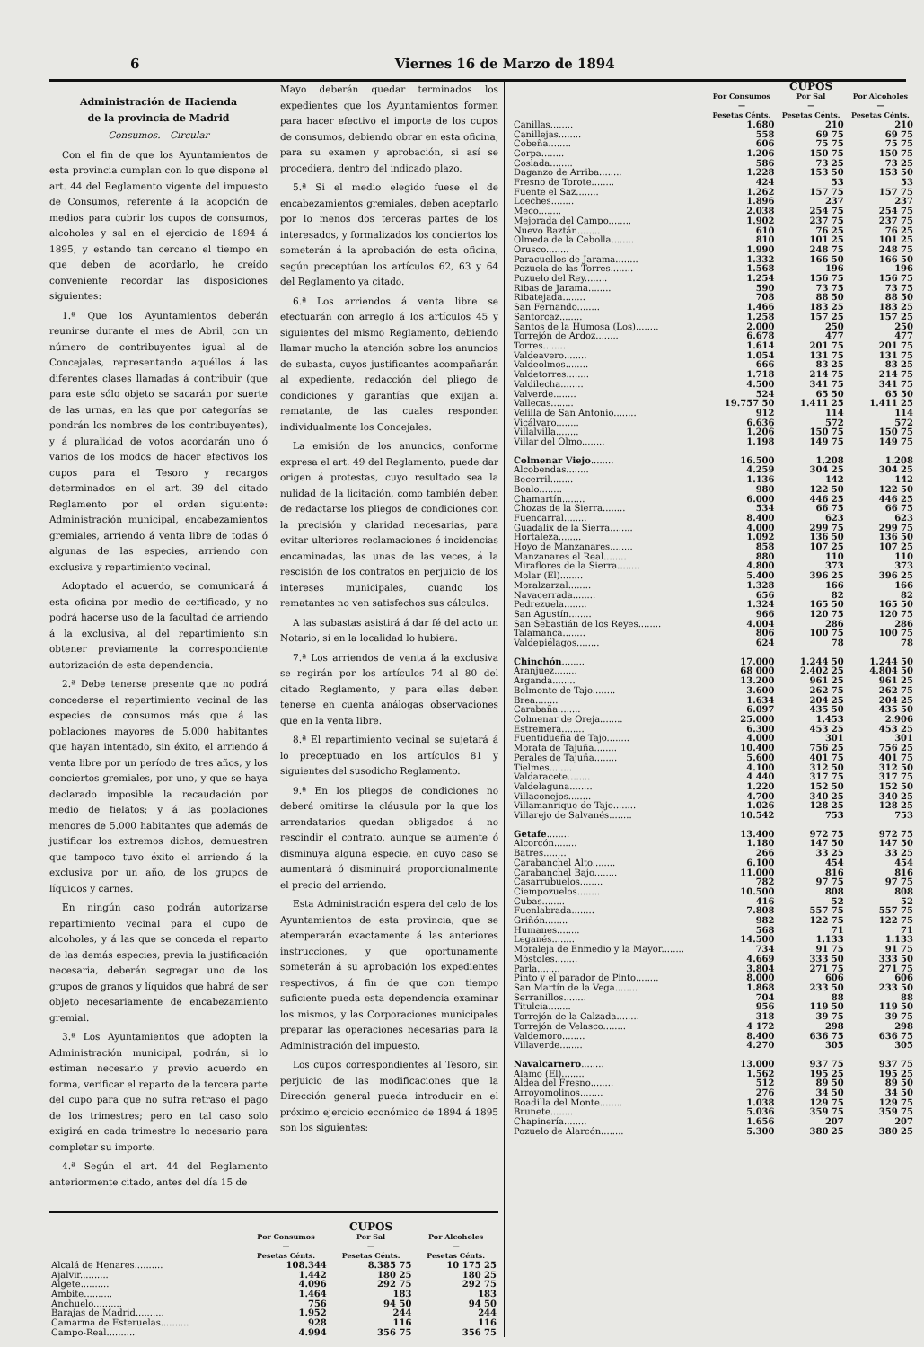6 Viernes 16 de Marzo de 1894
Administración de Hacienda
de la provincia de Madrid
Consumos.—Circular
Con el fin de que los Ayuntamientos de esta provincia cumplan con lo que dispone el art. 44 del Reglamento vigente del impuesto de Consumos, referente á la adopción de medios para cubrir los cupos de consumos, alcoholes y sal en el ejercicio de 1894 á 1895, y estando tan cercano el tiempo en que deben de acordarlo, he creído conveniente recordar las disposiciones siguientes:
1.ª Que los Ayuntamientos deberán reunirse durante el mes de Abril, con un número de contribuyentes igual al de Concejales, representando aquéllos á las diferentes clases llamadas á contribuir (que para este sólo objeto se sacarán por suerte de las urnas, en las que por categorías se pondrán los nombres de los contribuyentes), y á pluralidad de votos acordarán uno ó varios de los modos de hacer efectivos los cupos para el Tesoro y recargos determinados en el art. 39 del citado Reglamento por el orden siguiente: Administración municipal, encabezamientos gremiales, arriendo á venta libre de todas ó algunas de las especies, arriendo con exclusiva y repartimiento vecinal.
Adoptado el acuerdo, se comunicará á esta oficina por medio de certificado, y no podrá hacerse uso de la facultad de arriendo á la exclusiva, al del repartimiento sin obtener previamente la correspondiente autorización de esta dependencia.
2.ª Debe tenerse presente que no podrá concederse el repartimiento vecinal de las especies de consumos más que á las poblaciones mayores de 5.000 habitantes que hayan intentado, sin éxito, el arriendo á venta libre por un período de tres años, y los conciertos gremiales, por uno, y que se haya declarado imposible la recaudación por medio de fielatos; y á las poblaciones menores de 5.000 habitantes que además de justificar los extremos dichos, demuestren que tampoco tuvo éxito el arriendo á la exclusiva por un año, de los grupos de líquidos y carnes.
En ningún caso podrán autorizarse repartimiento vecinal para el cupo de alcoholes, y á las que se conceda el reparto de las demás especies, previa la justificación necesaria, deberán segregar uno de los grupos de granos y líquidos que habrá de ser objeto necesariamente de encabezamiento gremial.
3.ª Los Ayuntamientos que adopten la Administración municipal, podrán, si lo estiman necesario y previo acuerdo en forma, verificar el reparto de la tercera parte del cupo para que no sufra retraso el pago de los trimestres; pero en tal caso solo exigirá en cada trimestre lo necesario para completar su importe.
4.ª Según el art. 44 del Reglamento anteriormente citado, antes del día 15 de
Mayo deberán quedar terminados los expedientes que los Ayuntamientos formen para hacer efectivo el importe de los cupos de consumos, debiendo obrar en esta oficina, para su examen y aprobación, si así se procediera, dentro del indicado plazo.
5.ª Si el medio elegido fuese el de encabezamientos gremiales, deben aceptarlo por lo menos dos terceras partes de los interesados, y formalizados los conciertos los someterán á la aprobación de esta oficina, según preceptúan los artículos 62, 63 y 64 del Reglamento ya citado.
6.ª Los arriendos á venta libre se efectuarán con arreglo á los artículos 45 y siguientes del mismo Reglamento, debiendo llamar mucho la atención sobre los anuncios de subasta, cuyos justificantes acompañarán al expediente, redacción del pliego de condiciones y garantías que exijan al rematante, de las cuales responden individualmente los Concejales.
La emisión de los anuncios, conforme expresa el art. 49 del Reglamento, puede dar origen á protestas, cuyo resultado sea la nulidad de la licitación, como también deben de redactarse los pliegos de condiciones con la precisión y claridad necesarias, para evitar ulteriores reclamaciones é incidencias encaminadas, las unas de las veces, á la rescisión de los contratos en perjuicio de los intereses municipales, cuando los rematantes no ven satisfechos sus cálculos.
A las subastas asistirá á dar fé del acto un Notario, si en la localidad lo hubiera.
7.ª Los arriendos de venta á la exclusiva se regirán por los artículos 74 al 80 del citado Reglamento, y para ellas deben tenerse en cuenta análogas observaciones que en la venta libre.
8.ª El repartimiento vecinal se sujetará á lo preceptuado en los artículos 81 y siguientes del susodicho Reglamento.
9.ª En los pliegos de condiciones no deberá omitirse la cláusula por la que los arrendatarios quedan obligados á no rescindir el contrato, aunque se aumente ó disminuya alguna especie, en cuyo caso se aumentará ó disminuirá proporcionalmente el precio del arriendo.
Esta Administración espera del celo de los Ayuntamientos de esta provincia, que se atemperarán exactamente á las anteriores instrucciones, y que oportunamente someterán á su aprobación los expedientes respectivos, á fin de que con tiempo suficiente pueda esta dependencia examinar los mismos, y las Corporaciones municipales preparar las operaciones necesarias para la Administración del impuesto.
Los cupos correspondientes al Tesoro, sin perjuicio de las modificaciones que la Dirección general pueda introducir en el próximo ejercicio económico de 1894 á 1895 son los siguientes:
| | CUPOS | | |
| --- | --- | --- | --- |
| | Por Consumos — Pesetas Cénts. | Por Sal — Pesetas Cénts. | Por Alcoholes — Pesetas Cénts. |
| Alcalá de Henares.......... | 108.344 | 8.385 75 | 10 175 25 |
| Ajalvir.......... | 1.442 | 180 25 | 180 25 |
| Algete.......... | 4.096 | 292 75 | 292 75 |
| Ambite.......... | 1.464 | 183 | 183 |
| Anchuelo.......... | 756 | 94 50 | 94 50 |
| Barajas de Madrid.......... | 1.952 | 244 | 244 |
| Camarma de Esteruelas.......... | 928 | 116 | 116 |
| Campo-Real.......... | 4.994 | 356 75 | 356 75 |
| | CUPOS | | |
| --- | --- | --- | --- |
| | Por Consumos — Pesetas Cénts. | Por Sal — Pesetas Cénts. | Por Alcoholes — Pesetas Cénts. |
| Canillas........ | 1.680 | 210 | 210 |
| Canillejas........ | 558 | 69 75 | 69 75 |
| Cobeña........ | 606 | 75 75 | 75 75 |
| Corpa........ | 1.206 | 150 75 | 150 75 |
| Coslada........ | 586 | 73 25 | 73 25 |
| Daganzo de Arriba........ | 1.228 | 153 50 | 153 50 |
| Fresno de Torote........ | 424 | 53 | 53 |
| Fuente el Saz........ | 1.262 | 157 75 | 157 75 |
| Loeches........ | 1.896 | 237 | 237 |
| Meco........ | 2.038 | 254 75 | 254 75 |
| Mejorada del Campo........ | 1.902 | 237 75 | 237 75 |
| Nuevo Baztán........ | 610 | 76 25 | 76 25 |
| Olmeda de la Cebolla........ | 810 | 101 25 | 101 25 |
| Orusco........ | 1.990 | 248 75 | 248 75 |
| Paracuellos de Jarama........ | 1.332 | 166 50 | 166 50 |
| Pezuela de las Torres........ | 1.568 | 196 | 196 |
| Pozuelo del Rey........ | 1.254 | 156 75 | 156 75 |
| Ribas de Jarama........ | 590 | 73 75 | 73 75 |
| Ribatejada........ | 708 | 88 50 | 88 50 |
| San Fernando........ | 1.466 | 183 25 | 183 25 |
| Santorcaz........ | 1.258 | 157 25 | 157 25 |
| Santos de la Humosa (Los)........ | 2.000 | 250 | 250 |
| Torrejón de Ardoz........ | 6.678 | 477 | 477 |
| Torres........ | 1.614 | 201 75 | 201 75 |
| Valdeavero........ | 1.054 | 131 75 | 131 75 |
| Valdeolmos........ | 666 | 83 25 | 83 25 |
| Valdetorres........ | 1.718 | 214 75 | 214 75 |
| Valdilecha........ | 4.500 | 341 75 | 341 75 |
| Valverde........ | 524 | 65 50 | 65 50 |
| Vallecas........ | 19.757 50 | 1.411 25 | 1.411 25 |
| Velilla de San Antonio........ | 912 | 114 | 114 |
| Vicálvaro........ | 6.636 | 572 | 572 |
| Villalvilla........ | 1.206 | 150 75 | 150 75 |
| Villar del Olmo........ | 1.198 | 149 75 | 149 75 |
| Colmenar Viejo ........ | 16.500 | 1.208 | 1.208 |
| Alcobendas........ | 4.259 | 304 25 | 304 25 |
| Becerril........ | 1.136 | 142 | 142 |
| Boalo........ | 980 | 122 50 | 122 50 |
| Chamartín........ | 6.000 | 446 25 | 446 25 |
| Chozas de la Sierra........ | 534 | 66 75 | 66 75 |
| Fuencarral........ | 8.400 | 623 | 623 |
| Guadalix de la Sierra........ | 4.000 | 299 75 | 299 75 |
| Hortaleza........ | 1.092 | 136 50 | 136 50 |
| Hoyo de Manzanares........ | 858 | 107 25 | 107 25 |
| Manzanares el Real........ | 880 | 110 | 110 |
| Miraflores de la Sierra........ | 4.800 | 373 | 373 |
| Molar (El)........ | 5.400 | 396 25 | 396 25 |
| Moralzarzal........ | 1.328 | 166 | 166 |
| Navacerrada........ | 656 | 82 | 82 |
| Pedrezuela........ | 1.324 | 165 50 | 165 50 |
| San Agustín........ | 966 | 120 75 | 120 75 |
| San Sebastián de los Reyes........ | 4.004 | 286 | 286 |
| Talamanca........ | 806 | 100 75 | 100 75 |
| Valdepiélagos........ | 624 | 78 | 78 |
| Chinchón ........ | 17.000 | 1.244 50 | 1.244 50 |
| Aranjuez........ | 68 000 | 2.402 25 | 4.804 50 |
| Arganda........ | 13.200 | 961 25 | 961 25 |
| Belmonte de Tajo........ | 3.600 | 262 75 | 262 75 |
| Brea........ | 1.634 | 204 25 | 204 25 |
| Carabaña........ | 6.097 | 435 50 | 435 50 |
| Colmenar de Oreja........ | 25.000 | 1.453 | 2.906 |
| Estremera........ | 6.300 | 453 25 | 453 25 |
| Fuentidueña de Tajo........ | 4.000 | 301 | 301 |
| Morata de Tajuña........ | 10.400 | 756 25 | 756 25 |
| Perales de Tajuña........ | 5.600 | 401 75 | 401 75 |
| Tielmes........ | 4.100 | 312 50 | 312 50 |
| Valdaracete........ | 4 440 | 317 75 | 317 75 |
| Valdelaguna........ | 1.220 | 152 50 | 152 50 |
| Villaconejos........ | 4.700 | 340 25 | 340 25 |
| Villamanrique de Tajo........ | 1.026 | 128 25 | 128 25 |
| Villarejo de Salvanés........ | 10.542 | 753 | 753 |
| Getafe ........ | 13.400 | 972 75 | 972 75 |
| Alcorcón........ | 1.180 | 147 50 | 147 50 |
| Batres........ | 266 | 33 25 | 33 25 |
| Carabanchel Alto........ | 6.100 | 454 | 454 |
| Carabanchel Bajo........ | 11.000 | 816 | 816 |
| Casarrubuelos........ | 782 | 97 75 | 97 75 |
| Ciempozuelos........ | 10.500 | 808 | 808 |
| Cubas........ | 416 | 52 | 52 |
| Fuenlabrada........ | 7.808 | 557 75 | 557 75 |
| Griñón........ | 982 | 122 75 | 122 75 |
| Humanes........ | 568 | 71 | 71 |
| Leganés........ | 14.500 | 1.133 | 1.133 |
| Moraleja de Enmedio y la Mayor........ | 734 | 91 75 | 91 75 |
| Móstoles........ | 4.669 | 333 50 | 333 50 |
| Parla........ | 3.804 | 271 75 | 271 75 |
| Pinto y el parador de Pinto........ | 8.000 | 606 | 606 |
| San Martín de la Vega........ | 1.868 | 233 50 | 233 50 |
| Serranillos........ | 704 | 88 | 88 |
| Titulcia........ | 956 | 119 50 | 119 50 |
| Torrejón de la Calzada........ | 318 | 39 75 | 39 75 |
| Torrejón de Velasco........ | 4 172 | 298 | 298 |
| Valdemoro........ | 8.400 | 636 75 | 636 75 |
| Villaverde........ | 4.270 | 305 | 305 |
| Navalcarnero ........ | 13.000 | 937 75 | 937 75 |
| Alamo (El)........ | 1.562 | 195 25 | 195 25 |
| Aldea del Fresno........ | 512 | 89 50 | 89 50 |
| Arroyomolinos........ | 276 | 34 50 | 34 50 |
| Boadilla del Monte........ | 1.038 | 129 75 | 129 75 |
| Brunete........ | 5.036 | 359 75 | 359 75 |
| Chapinería........ | 1.656 | 207 | 207 |
| Pozuelo de Alarcón........ | 5.300 | 380 25 | 380 25 |